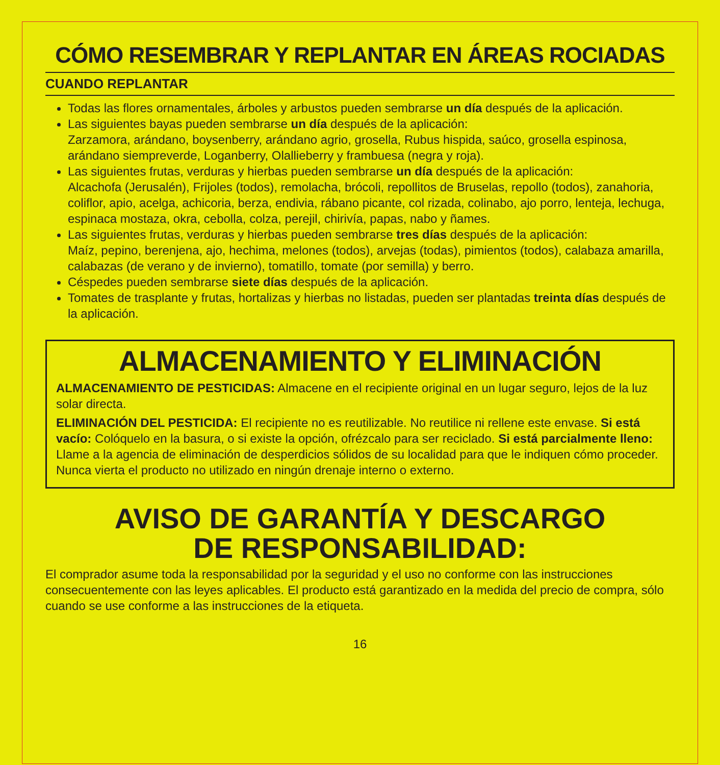CÓMO RESEMBRAR Y REPLANTAR EN ÁREAS ROCIADAS
CUANDO REPLANTAR
Todas las flores ornamentales, árboles y arbustos pueden sembrarse un día después de la aplicación.
Las siguientes bayas pueden sembrarse un día después de la aplicación:
Zarzamora, arándano, boysenberry, arándano agrio, grosella, Rubus hispida, saúco, grosella espinosa, arándano siempreverde, Loganberry, Olallieberry y frambuesa (negra y roja).
Las siguientes frutas, verduras y hierbas pueden sembrarse un día después de la aplicación:
Alcachofa (Jerusalén), Frijoles (todos), remolacha, brócoli, repollitos de Bruselas, repollo (todos), zanahoria, coliflor, apio, acelga, achicoria, berza, endivia, rábano picante, col rizada, colinabo, ajo porro, lenteja, lechuga, espinaca mostaza, okra, cebolla, colza, perejil, chirivía, papas, nabo y ñames.
Las siguientes frutas, verduras y hierbas pueden sembrarse tres días después de la aplicación:
Maíz, pepino, berenjena, ajo, hechima, melones (todos), arvejas (todas), pimientos (todos), calabaza amarilla, calabazas (de verano y de invierno), tomatillo, tomate (por semilla) y berro.
Céspedes pueden sembrarse siete días después de la aplicación.
Tomates de trasplante y frutas, hortalizas y hierbas no listadas, pueden ser plantadas treinta días después de la aplicación.
ALMACENAMIENTO Y ELIMINACIÓN
ALMACENAMIENTO DE PESTICIDAS: Almacene en el recipiente original en un lugar seguro, lejos de la luz solar directa.
ELIMINACIÓN DEL PESTICIDA: El recipiente no es reutilizable. No reutilice ni rellene este envase. Si está vacío: Colóquelo en la basura, o si existe la opción, ofrézcalo para ser reciclado. Si está parcialmente lleno: Llame a la agencia de eliminación de desperdicios sólidos de su localidad para que le indiquen cómo proceder. Nunca vierta el producto no utilizado en ningún drenaje interno o externo.
AVISO DE GARANTÍA Y DESCARGO
DE RESPONSABILIDAD:
El comprador asume toda la responsabilidad por la seguridad y el uso no conforme con las instrucciones consecuentemente con las leyes aplicables. El producto está garantizado en la medida del precio de compra, sólo cuando se use conforme a las instrucciones de la etiqueta.
16